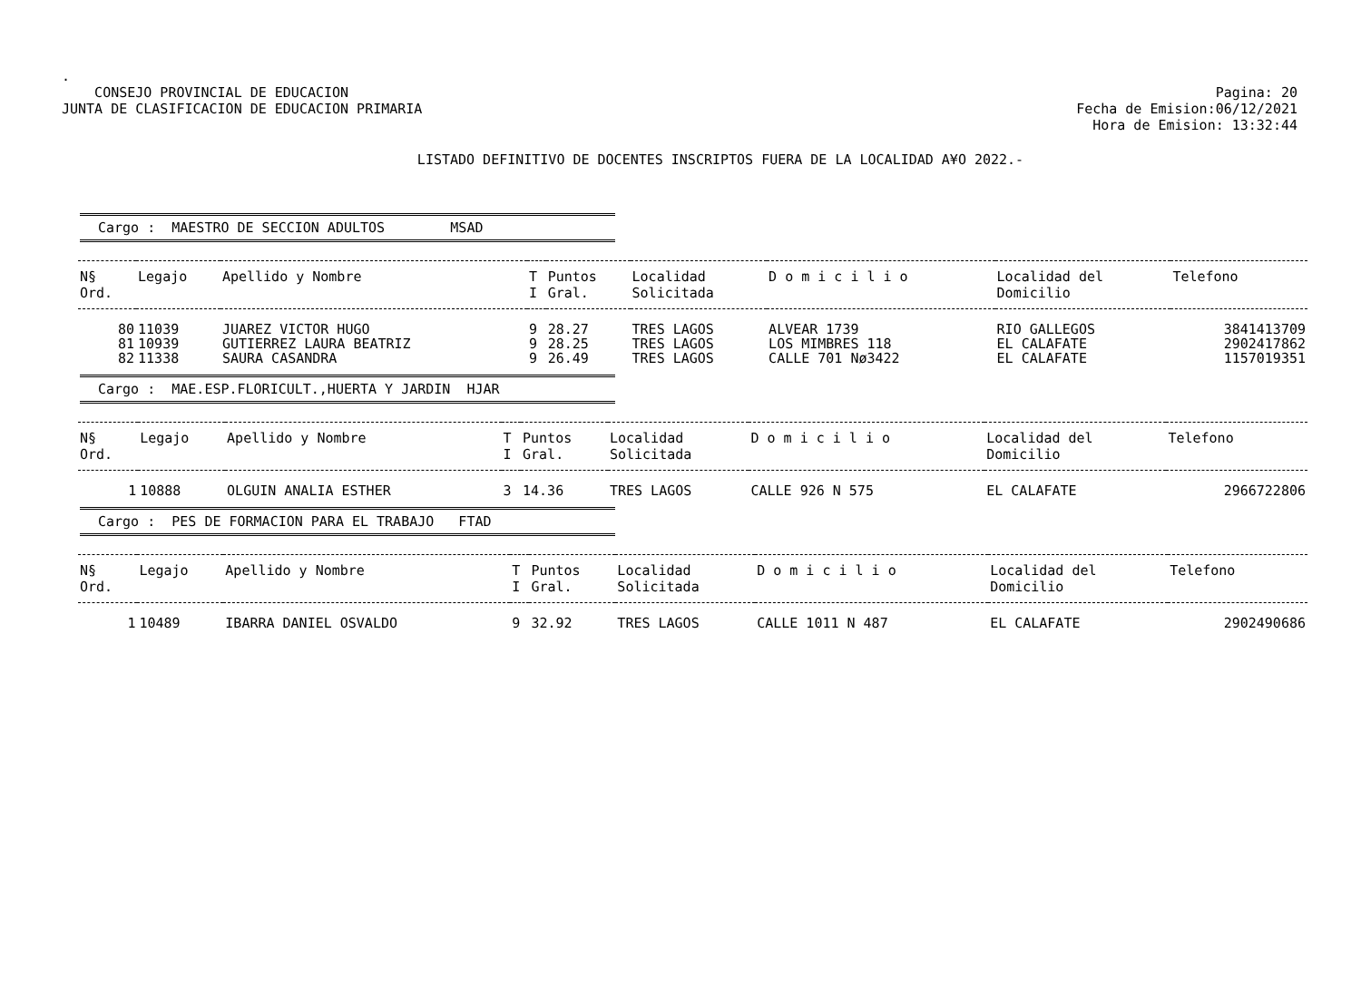.
CONSEJO PROVINCIAL DE EDUCACION
JUNTA DE CLASIFICACION DE EDUCACION PRIMARIA
Pagina: 20
Fecha de Emision:06/12/2021
Hora de Emision: 13:32:44
LISTADO DEFINITIVO DE DOCENTES INSCRIPTOS FUERA DE LA LOCALIDAD A¥O 2022.-
Cargo : MAESTRO DE SECCION ADULTOS MSAD
| N§ Ord. | Legajo | Apellido y Nombre | T I | Puntos Gral. | Localidad Solicitada | D o m i c i l i o | Localidad del Domicilio | Telefono |
| --- | --- | --- | --- | --- | --- | --- | --- | --- |
| 80 | 11039 | JUAREZ VICTOR HUGO | 9 | 28.27 | TRES LAGOS | ALVEAR 1739 | RIO GALLEGOS | 3841413709 |
| 81 | 10939 | GUTIERREZ LAURA BEATRIZ | 9 | 28.25 | TRES LAGOS | LOS MIMBRES 118 | EL CALAFATE | 2902417862 |
| 82 | 11338 | SAURA CASANDRA | 9 | 26.49 | TRES LAGOS | CALLE 701 Nø3422 | EL CALAFATE | 1157019351 |
Cargo : MAE.ESP.FLORICULT.,HUERTA Y JARDIN HJAR
| N§ Ord. | Legajo | Apellido y Nombre | T I | Puntos Gral. | Localidad Solicitada | D o m i c i l i o | Localidad del Domicilio | Telefono |
| --- | --- | --- | --- | --- | --- | --- | --- | --- |
| 1 | 10888 | OLGUIN ANALIA ESTHER | 3 | 14.36 | TRES LAGOS | CALLE 926 N 575 | EL CALAFATE | 2966722806 |
Cargo : PES DE FORMACION PARA EL TRABAJO FTAD
| N§ Ord. | Legajo | Apellido y Nombre | T I | Puntos Gral. | Localidad Solicitada | D o m i c i l i o | Localidad del Domicilio | Telefono |
| --- | --- | --- | --- | --- | --- | --- | --- | --- |
| 1 | 10489 | IBARRA DANIEL OSVALDO | 9 | 32.92 | TRES LAGOS | CALLE 1011 N 487 | EL CALAFATE | 2902490686 |